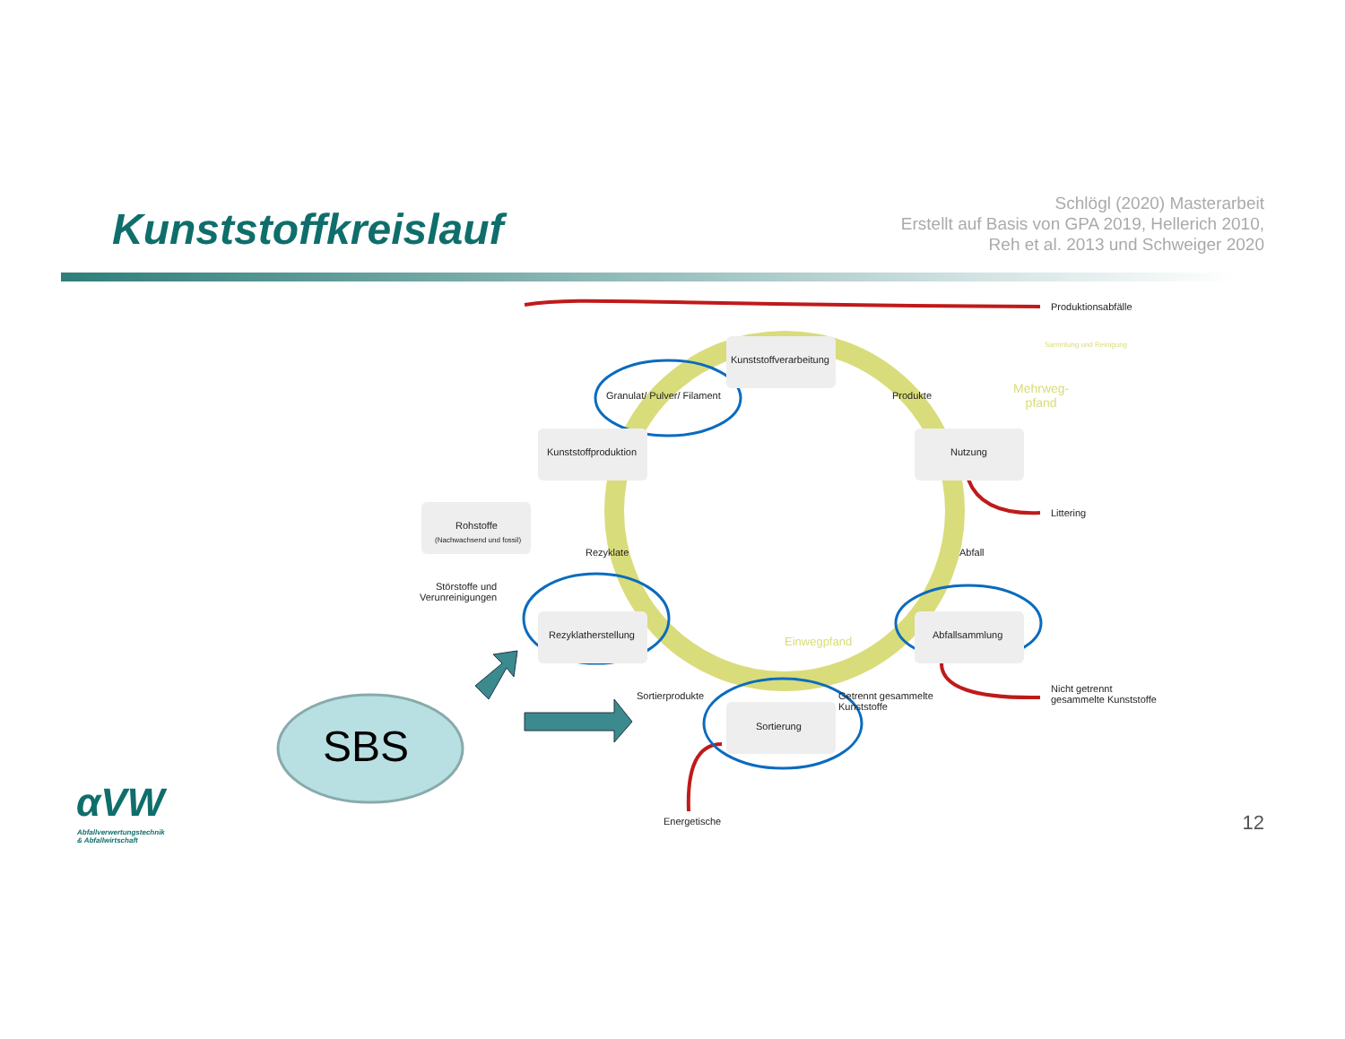Kunststoffkreislauf
Schlögl (2020) Masterarbeit
Erstellt auf Basis von GPA 2019, Hellerich 2010,
Reh et al. 2013 und Schweiger 2020
Kunststoffverarbeitung
Kunststoffproduktion Nutzung
Rohstoffe
(Nachwachsend und fossil)
Rezyklatherstellung Abfallsammlung
Sortierung
Granulat/ Pulver/ Filament Produkte
Abfall
Rezyklate
Sortierprodukte
Getrennt gesammelte
Kunststoffe
Einwegpfand
Mehrweg-
pfand
Sammlung und Reinigung
Produktionsabfälle
Littering
Nicht getrennt
gesammelte Kunststoffe
Störstoffe und
Verunreinigungen
Energetische
SBS
αVW
Abfallverwertungstechnik
& Abfallwirtschaft
12